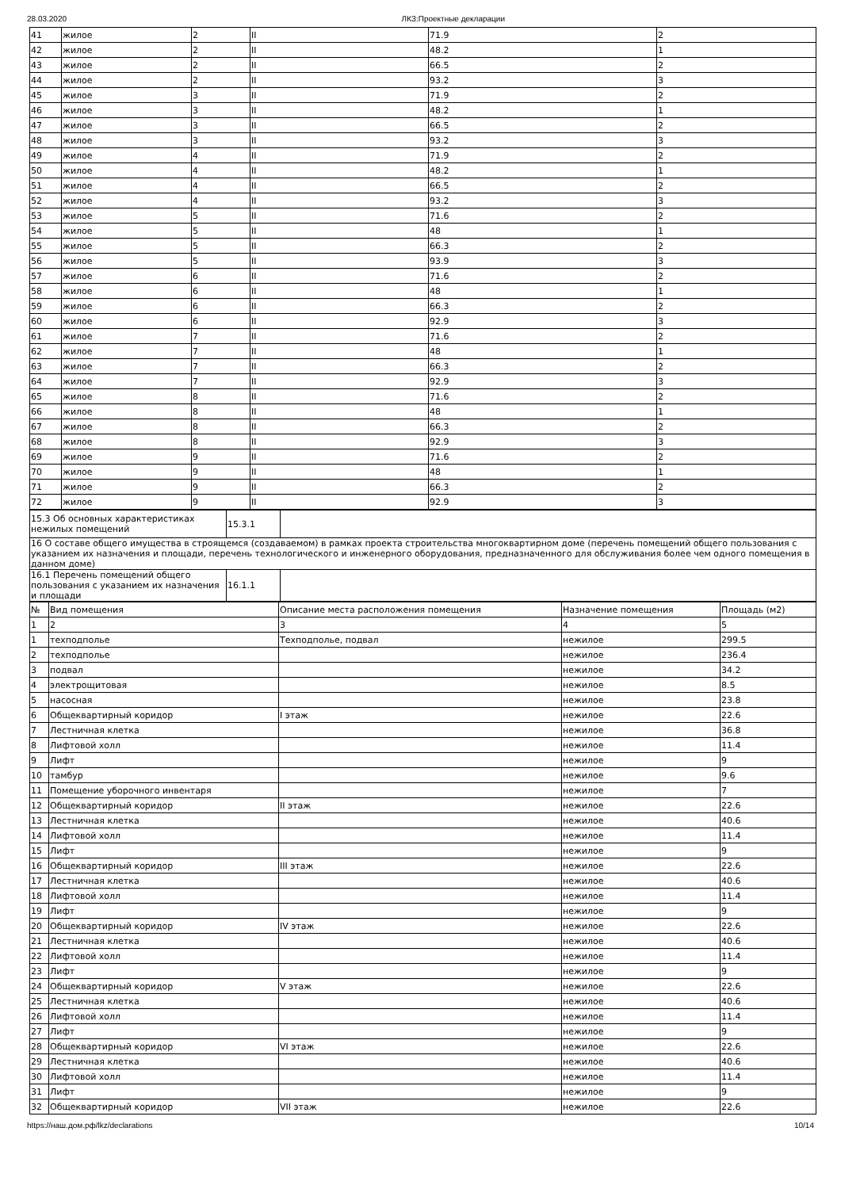28.03.2020 ЛКЗ:Проектные декларации
| 41 | жилое | 2 | II | 71.9 | 2 |
| 42 | жилое | 2 | II | 48.2 | 1 |
| 43 | жилое | 2 | II | 66.5 | 2 |
| 44 | жилое | 2 | II | 93.2 | 3 |
| 45 | жилое | 3 | II | 71.9 | 2 |
| 46 | жилое | 3 | II | 48.2 | 1 |
| 47 | жилое | 3 | II | 66.5 | 2 |
| 48 | жилое | 3 | II | 93.2 | 3 |
| 49 | жилое | 4 | II | 71.9 | 2 |
| 50 | жилое | 4 | II | 48.2 | 1 |
| 51 | жилое | 4 | II | 66.5 | 2 |
| 52 | жилое | 4 | II | 93.2 | 3 |
| 53 | жилое | 5 | II | 71.6 | 2 |
| 54 | жилое | 5 | II | 48 | 1 |
| 55 | жилое | 5 | II | 66.3 | 2 |
| 56 | жилое | 5 | II | 93.9 | 3 |
| 57 | жилое | 6 | II | 71.6 | 2 |
| 58 | жилое | 6 | II | 48 | 1 |
| 59 | жилое | 6 | II | 66.3 | 2 |
| 60 | жилое | 6 | II | 92.9 | 3 |
| 61 | жилое | 7 | II | 71.6 | 2 |
| 62 | жилое | 7 | II | 48 | 1 |
| 63 | жилое | 7 | II | 66.3 | 2 |
| 64 | жилое | 7 | II | 92.9 | 3 |
| 65 | жилое | 8 | II | 71.6 | 2 |
| 66 | жилое | 8 | II | 48 | 1 |
| 67 | жилое | 8 | II | 66.3 | 2 |
| 68 | жилое | 8 | II | 92.9 | 3 |
| 69 | жилое | 9 | II | 71.6 | 2 |
| 70 | жилое | 9 | II | 48 | 1 |
| 71 | жилое | 9 | II | 66.3 | 2 |
| 72 | жилое | 9 | II | 92.9 | 3 |
| 15.3 Об основных характеристиках нежилых помещений | 15.3.1 | |
| 16 О составе общего имущества в строящемся (создаваемом) в рамках проекта строительства многоквартирном доме (перечень помещений общего пользования с указанием их назначения и площади, перечень технологического и инженерного оборудования, предназначенного для обслуживания более чем одного помещения в данном доме) | | |
| 16.1 Перечень помещений общего пользования с указанием их назначения и площади | 16.1.1 | |
| № | Вид помещения | Описание места расположения помещения | Назначение помещения | Площадь (м2) |
| --- | --- | --- | --- | --- |
| 1 | 2 | 3 | 4 | 5 |
| 1 | техподполье | Техподполье, подвал | нежилое | 299.5 |
| 2 | техподполье | | нежилое | 236.4 |
| 3 | подвал | | нежилое | 34.2 |
| 4 | электрощитовая | | нежилое | 8.5 |
| 5 | насосная | | нежилое | 23.8 |
| 6 | Общеквартирный коридор | I этаж | нежилое | 22.6 |
| 7 | Лестничная клетка | | нежилое | 36.8 |
| 8 | Лифтовой холл | | нежилое | 11.4 |
| 9 | Лифт | | нежилое | 9 |
| 10 | тамбур | | нежилое | 9.6 |
| 11 | Помещение уборочного инвентаря | | нежилое | 7 |
| 12 | Общеквартирный коридор | II этаж | нежилое | 22.6 |
| 13 | Лестничная клетка | | нежилое | 40.6 |
| 14 | Лифтовой холл | | нежилое | 11.4 |
| 15 | Лифт | | нежилое | 9 |
| 16 | Общеквартирный коридор | III этаж | нежилое | 22.6 |
| 17 | Лестничная клетка | | нежилое | 40.6 |
| 18 | Лифтовой холл | | нежилое | 11.4 |
| 19 | Лифт | | нежилое | 9 |
| 20 | Общеквартирный коридор | IV этаж | нежилое | 22.6 |
| 21 | Лестничная клетка | | нежилое | 40.6 |
| 22 | Лифтовой холл | | нежилое | 11.4 |
| 23 | Лифт | | нежилое | 9 |
| 24 | Общеквартирный коридор | V этаж | нежилое | 22.6 |
| 25 | Лестничная клетка | | нежилое | 40.6 |
| 26 | Лифтовой холл | | нежилое | 11.4 |
| 27 | Лифт | | нежилое | 9 |
| 28 | Общеквартирный коридор | VI этаж | нежилое | 22.6 |
| 29 | Лестничная клетка | | нежилое | 40.6 |
| 30 | Лифтовой холл | | нежилое | 11.4 |
| 31 | Лифт | | нежилое | 9 |
| 32 | Общеквартирный коридор | VII этаж | нежилое | 22.6 |
https://наш.дом.рф/lkz/declarations 10/14